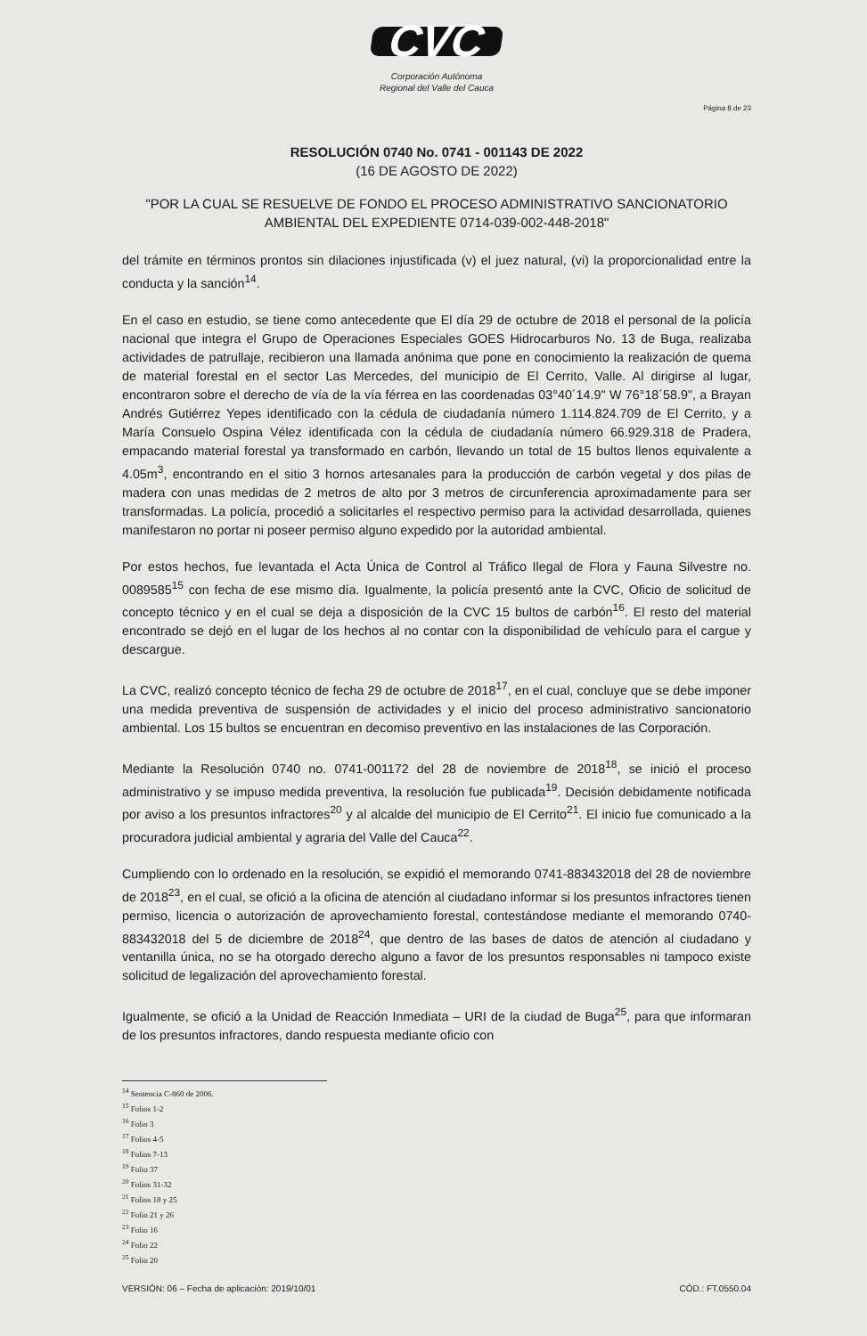CVC
Corporación Autónoma
Regional del Valle del Cauca
Página 8 de 23
RESOLUCIÓN 0740 No. 0741 - 001143 DE 2022
(16 DE AGOSTO DE 2022)
"POR LA CUAL SE RESUELVE DE FONDO EL PROCESO ADMINISTRATIVO SANCIONATORIO AMBIENTAL DEL EXPEDIENTE 0714-039-002-448-2018"
del trámite en términos prontos sin dilaciones injustificada (v) el juez natural, (vi) la proporcionalidad entre la conducta y la sanción<sup>14</sup>.
En el caso en estudio, se tiene como antecedente que El día 29 de octubre de 2018 el personal de la policía nacional que integra el Grupo de Operaciones Especiales GOES Hidrocarburos No. 13 de Buga, realizaba actividades de patrullaje, recibieron una llamada anónima que pone en conocimiento la realización de quema de material forestal en el sector Las Mercedes, del municipio de El Cerrito, Valle. Al dirigirse al lugar, encontraron sobre el derecho de vía de la vía férrea en las coordenadas 03°40´14.9" W 76°18´58.9", a Brayan Andrés Gutiérrez Yepes identificado con la cédula de ciudadanía número 1.114.824.709 de El Cerrito, y a María Consuelo Ospina Vélez identificada con la cédula de ciudadanía número 66.929.318 de Pradera, empacando material forestal ya transformado en carbón, llevando un total de 15 bultos llenos equivalente a 4.05m<sup>3</sup>, encontrando en el sitio 3 hornos artesanales para la producción de carbón vegetal y dos pilas de madera con unas medidas de 2 metros de alto por 3 metros de circunferencia aproximadamente para ser transformadas. La policía, procedió a solicitarles el respectivo permiso para la actividad desarrollada, quienes manifestaron no portar ni poseer permiso alguno expedido por la autoridad ambiental.
Por estos hechos, fue levantada el Acta Única de Control al Tráfico Ilegal de Flora y Fauna Silvestre no. 0089585<sup>15</sup> con fecha de ese mismo día. Igualmente, la policía presentó ante la CVC, Oficio de solicitud de concepto técnico y en el cual se deja a disposición de la CVC 15 bultos de carbón<sup>16</sup>. El resto del material encontrado se dejó en el lugar de los hechos al no contar con la disponibilidad de vehículo para el cargue y descargue.
La CVC, realizó concepto técnico de fecha 29 de octubre de 2018<sup>17</sup>, en el cual, concluye que se debe imponer una medida preventiva de suspensión de actividades y el inicio del proceso administrativo sancionatorio ambiental. Los 15 bultos se encuentran en decomiso preventivo en las instalaciones de las Corporación.
Mediante la Resolución 0740 no. 0741-001172 del 28 de noviembre de 2018<sup>18</sup>, se inició el proceso administrativo y se impuso medida preventiva, la resolución fue publicada<sup>19</sup>. Decisión debidamente notificada por aviso a los presuntos infractores<sup>20</sup> y al alcalde del municipio de El Cerrito<sup>21</sup>. El inicio fue comunicado a la procuradora judicial ambiental y agraria del Valle del Cauca<sup>22</sup>.
Cumpliendo con lo ordenado en la resolución, se expidió el memorando 0741-883432018 del 28 de noviembre de 2018<sup>23</sup>, en el cual, se ofició a la oficina de atención al ciudadano informar si los presuntos infractores tienen permiso, licencia o autorización de aprovechamiento forestal, contestándose mediante el memorando 0740-883432018 del 5 de diciembre de 2018<sup>24</sup>, que dentro de las bases de datos de atención al ciudadano y ventanilla única, no se ha otorgado derecho alguno a favor de los presuntos responsables ni tampoco existe solicitud de legalización del aprovechamiento forestal.
Igualmente, se ofició a la Unidad de Reacción Inmediata – URI de la ciudad de Buga<sup>25</sup>, para que informaran de los presuntos infractores, dando respuesta mediante oficio con
<sup>14</sup> Sentencia C-860 de 2006.
<sup>15</sup> Folios 1-2
<sup>16</sup> Folio 3
<sup>17</sup> Folios 4-5
<sup>18</sup> Folios 7-13
<sup>19</sup> Folio 37
<sup>20</sup> Folios 31-32
<sup>21</sup> Folios 18 y 25
<sup>22</sup> Folio 21 y 26
<sup>23</sup> Folio 16
<sup>24</sup> Folio 22
<sup>25</sup> Folio 20
VERSIÓN: 06 – Fecha de aplicación: 2019/10/01 CÓD.: FT.0550.04